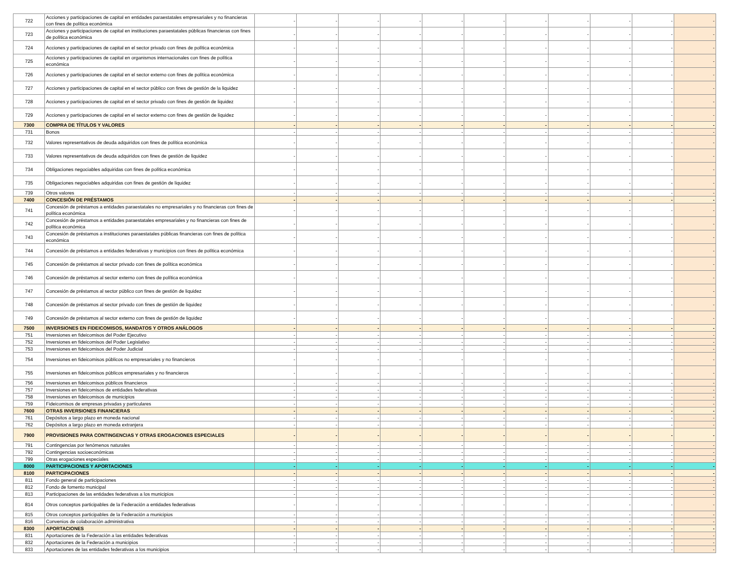| 722 | Acciones y participaciones de capital en entidades paraestatales empresariales y no financieras con fines de política económica | - | - | - | - | - | - | - | - | - | - | - |
| 723 | Acciones y participaciones de capital en instituciones paraestatales públicas financieras con fines de política económica | - | - | - | - | - | - | - | - | - | - | - |
| 724 | Acciones y participaciones de capital en el sector privado con fines de política económica | - | - | - | - | - | - | - | - | - | - | - |
| 725 | Acciones y participaciones de capital en organismos internacionales con fines de política económica | - | - | - | - | - | - | - | - | - | - | - |
| 726 | Acciones y participaciones de capital en el sector externo con fines de política económica | - | - | - | - | - | - | - | - | - | - | - |
| 727 | Acciones y participaciones de capital en el sector público con fines de gestión de la liquidez | - | - | - | - | - | - | - | - | - | - | - |
| 728 | Acciones y participaciones de capital en el sector privado con fines de gestión de liquidez | - | - | - | - | - | - | - | - | - | - | - |
| 729 | Acciones y participaciones de capital en el sector externo con fines de gestión de liquidez | - | - | - | - | - | - | - | - | - | - | - |
| 7300 | COMPRA DE TÍTULOS Y VALORES | - | - | - | - | - | - | - | - | - | - | - |
| 731 | Bonos | - | - | - | - | - | - | - | - | - | - | - |
| 732 | Valores representativos de deuda adquiridos con fines de política económica | - | - | - | - | - | - | - | - | - | - | - |
| 733 | Valores representativos de deuda adquiridos con fines de gestión de liquidez | - | - | - | - | - | - | - | - | - | - | - |
| 734 | Obligaciones negociables adquiridas con fines de política económica | - | - | - | - | - | - | - | - | - | - | - |
| 735 | Obligaciones negociables adquiridas con fines de gestión de liquidez | - | - | - | - | - | - | - | - | - | - | - |
| 739 | Otros valores | - | - | - | - | - | - | - | - | - | - | - |
| 7400 | CONCESIÓN DE PRÉSTAMOS | - | - | - | - | - | - | - | - | - | - | - |
| 741 | Concesión de préstamos a entidades paraestatales no empresariales y no financieras con fines de política económica | - | - | - | - | - | - | - | - | - | - | - |
| 742 | Concesión de préstamos a entidades paraestatales empresariales y no financieras con fines de política económica | - | - | - | - | - | - | - | - | - | - | - |
| 743 | Concesión de préstamos a instituciones paraestatales públicas financieras con fines de política económica | - | - | - | - | - | - | - | - | - | - | - |
| 744 | Concesión de préstamos a entidades federativas y municipios con fines de política económica | - | - | - | - | - | - | - | - | - | - | - |
| 745 | Concesión de préstamos al sector privado con fines de política económica | - | - | - | - | - | - | - | - | - | - | - |
| 746 | Concesión de préstamos al sector externo con fines de política económica | - | - | - | - | - | - | - | - | - | - | - |
| 747 | Concesión de préstamos al sector público con fines de gestión de liquidez | - | - | - | - | - | - | - | - | - | - | - |
| 748 | Concesión de préstamos al sector privado con fines de gestión de liquidez | - | - | - | - | - | - | - | - | - | - | - |
| 749 | Concesión de préstamos al sector externo con fines de gestión de liquidez | - | - | - | - | - | - | - | - | - | - | - |
| 7500 | INVERSIONES EN FIDEICOMISOS, MANDATOS Y OTROS ANÁLOGOS | - | - | - | - | - | - | - | - | - | - | - |
| 751 | Inversiones en fideicomisos del Poder Ejecutivo | - | - | - | - | - | - | - | - | - | - | - |
| 752 | Inversiones en fideicomisos del Poder Legislativo | - | - | - | - | - | - | - | - | - | - | - |
| 753 | Inversiones en fideicomisos del Poder Judicial | - | - | - | - | - | - | - | - | - | - | - |
| 754 | Inversiones en fideicomisos públicos no empresariales y no financieros | - | - | - | - | - | - | - | - | - | - | - |
| 755 | Inversiones en fideicomisos públicos empresariales y no financieros | - | - | - | - | - | - | - | - | - | - | - |
| 756 | Inversiones en fideicomisos públicos financieros | - | - | - | - | - | - | - | - | - | - | - |
| 757 | Inversiones en fideicomisos de entidades federativas | - | - | - | - | - | - | - | - | - | - | - |
| 758 | Inversiones en fideicomisos de municipios | - | - | - | - | - | - | - | - | - | - | - |
| 759 | Fideicomisos de empresas privadas y particulares | - | - | - | - | - | - | - | - | - | - | - |
| 7600 | OTRAS INVERSIONES FINANCIERAS | - | - | - | - | - | - | - | - | - | - | - |
| 761 | Depósitos a largo plazo en moneda nacional | - | - | - | - | - | - | - | - | - | - | - |
| 762 | Depósitos a largo plazo en moneda extranjera | - | - | - | - | - | - | - | - | - | - | - |
| 7900 | PROVISIONES PARA CONTINGENCIAS Y OTRAS EROGACIONES ESPECIALES | - | - | - | - | - | - | - | - | - | - | - |
| 791 | Contingencias por fenómenos naturales | - | - | - | - | - | - | - | - | - | - | - |
| 792 | Contingencias socioeconómicas | - | - | - | - | - | - | - | - | - | - | - |
| 799 | Otras erogaciones especiales | - | - | - | - | - | - | - | - | - | - | - |
| 8000 | PARTICIPACIONES Y APORTACIONES | - | - | - | - | - | - | - | - | - | - | - |
| 8100 | PARTICIPACIONES | - | - | - | - | - | - | - | - | - | - | - |
| 811 | Fondo general de participaciones | - | - | - | - | - | - | - | - | - | - | - |
| 812 | Fondo de fomento municipal | - | - | - | - | - | - | - | - | - | - | - |
| 813 | Participaciones de las entidades federativas a los municipios | - | - | - | - | - | - | - | - | - | - | - |
| 814 | Otros conceptos participables de la Federación a entidades federativas | - | - | - | - | - | - | - | - | - | - | - |
| 815 | Otros conceptos participables de la Federación a municipios | - | - | - | - | - | - | - | - | - | - | - |
| 816 | Convenios de colaboración administrativa | - | - | - | - | - | - | - | - | - | - | - |
| 8300 | APORTACIONES | - | - | - | - | - | - | - | - | - | - | - |
| 831 | Aportaciones de la Federación a las entidades federativas | - | - | - | - | - | - | - | - | - | - | - |
| 832 | Aportaciones de la Federación a municipios | - | - | - | - | - | - | - | - | - | - | - |
| 833 | Aportaciones de las entidades federativas a los municipios | - | - | - | - | - | - | - | - | - | - | - |